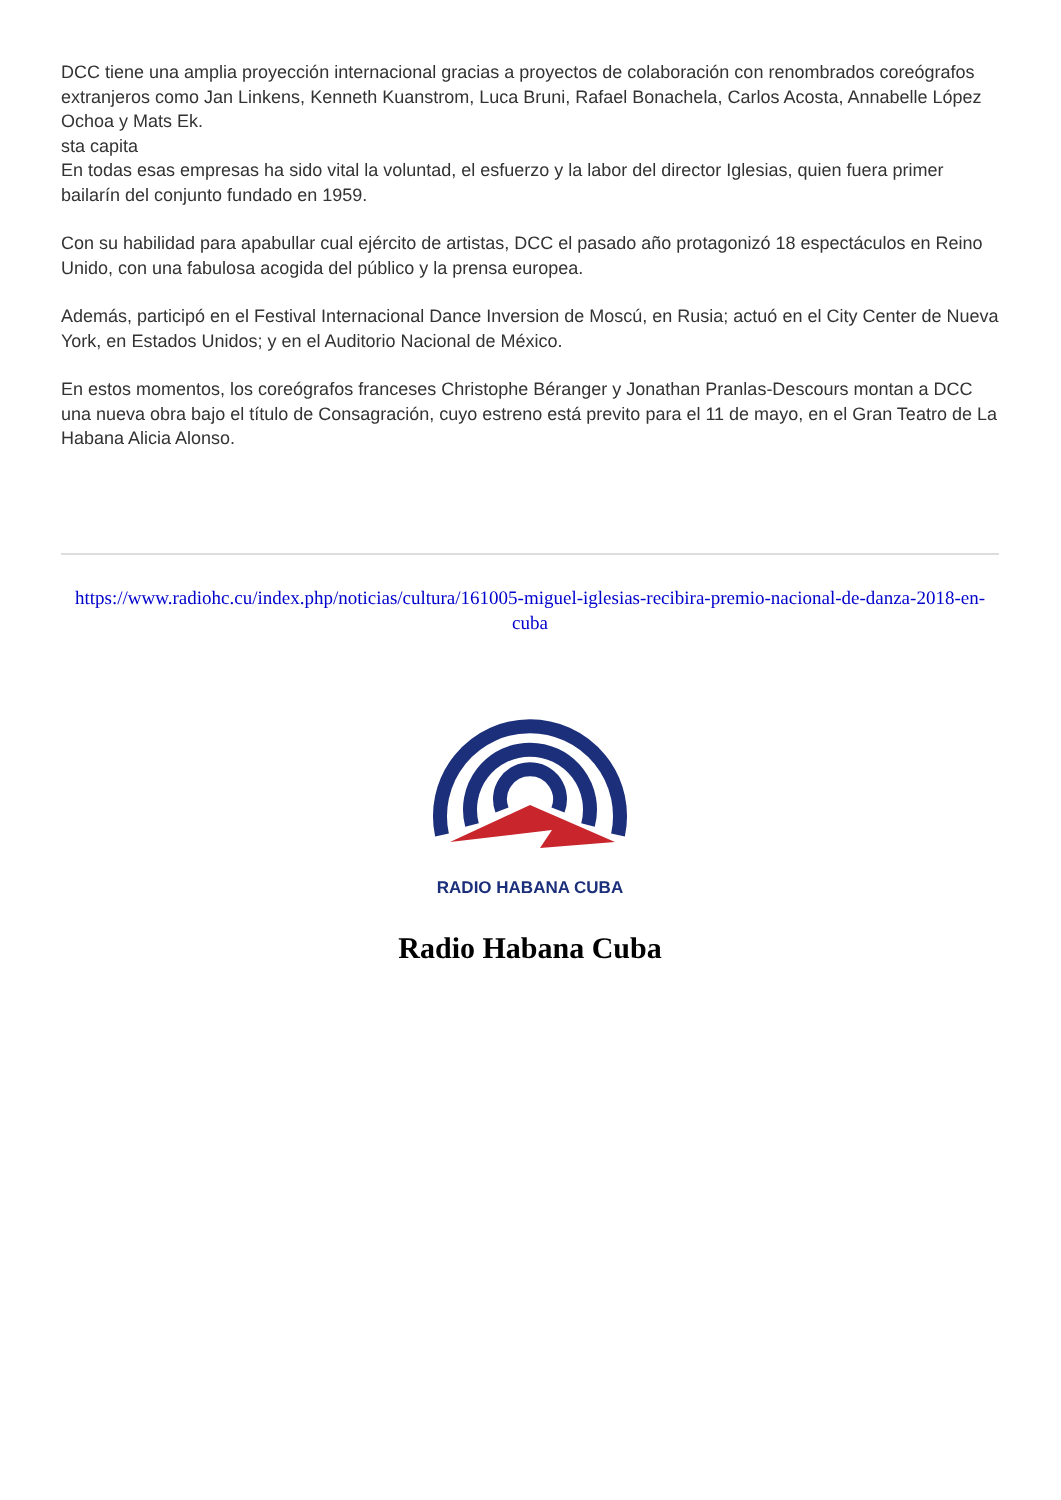DCC tiene una amplia proyección internacional gracias a proyectos de colaboración con renombrados coreógrafos extranjeros como Jan Linkens, Kenneth Kuanstrom, Luca Bruni, Rafael Bonachela, Carlos Acosta, Annabelle López Ochoa y Mats Ek.
sta capita
En todas esas empresas ha sido vital la voluntad, el esfuerzo y la labor del director Iglesias, quien fuera primer bailarín del conjunto fundado en 1959.
Con su habilidad para apabullar cual ejército de artistas, DCC el pasado año protagonizó 18 espectáculos en Reino Unido, con una fabulosa acogida del público y la prensa europea.
Además, participó en el Festival Internacional Dance Inversion de Moscú, en Rusia; actuó en el City Center de Nueva York, en Estados Unidos; y en el Auditorio Nacional de México.
En estos momentos, los coreógrafos franceses Christophe Béranger y Jonathan Pranlas-Descours montan a DCC una nueva obra bajo el título de Consagración, cuyo estreno está previto para el 11 de mayo, en el Gran Teatro de La Habana Alicia Alonso.
https://www.radiohc.cu/index.php/noticias/cultura/161005-miguel-iglesias-recibira-premio-nacional-de-danza-2018-en-cuba
RADIO HABANA CUBA
Radio Habana Cuba